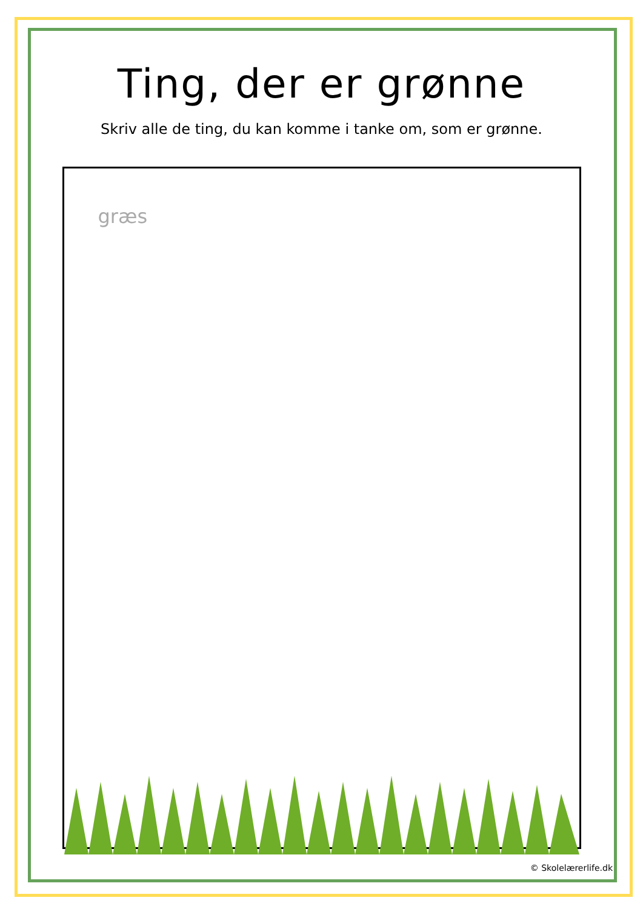Ting, der er grønne
Skriv alle de ting, du kan komme i tanke om, som er grønne.
græs
© Skolelærerlife.dk